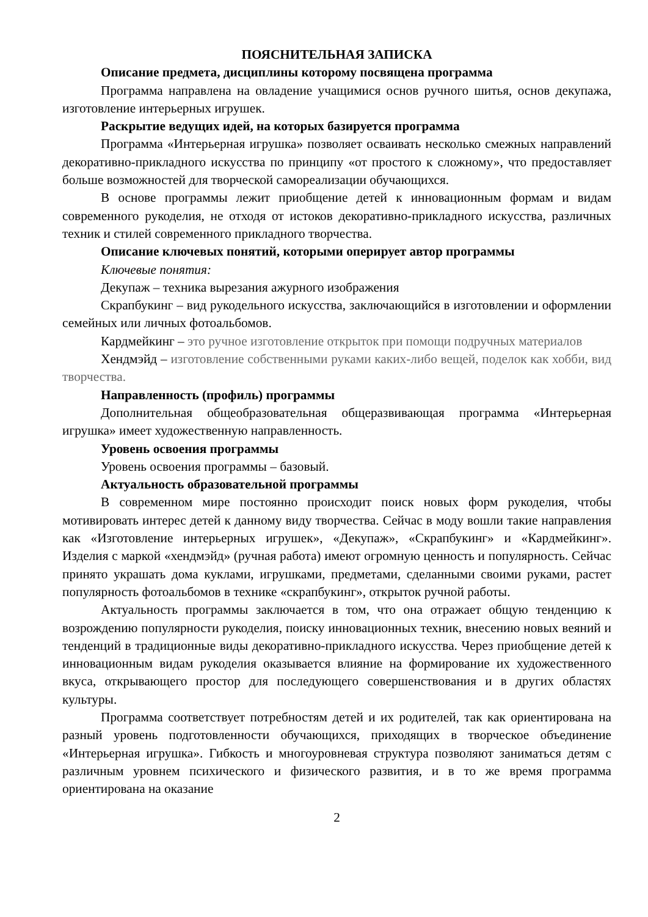ПОЯСНИТЕЛЬНАЯ ЗАПИСКА
Описание предмета, дисциплины которому посвящена программа
Программа направлена на овладение учащимися основ ручного шитья, основ декупажа, изготовление интерьерных игрушек.
Раскрытие ведущих идей, на которых базируется программа
Программа «Интерьерная игрушка» позволяет осваивать несколько смежных направлений декоративно-прикладного искусства по принципу «от простого к сложному», что предоставляет больше возможностей для творческой самореализации обучающихся.
В основе программы лежит приобщение детей к инновационным формам и видам современного рукоделия, не отходя от истоков декоративно-прикладного искусства, различных техник и стилей современного прикладного творчества.
Описание ключевых понятий, которыми оперирует автор программы
Ключевые понятия:
Декупаж – техника вырезания ажурного изображения
Скрапбукинг – вид рукодельного искусства, заключающийся в изготовлении и оформлении семейных или личных фотоальбомов.
Кардмейкинг – это ручное изготовление открыток при помощи подручных материалов
Хендмэйд – изготовление собственными руками каких-либо вещей, поделок как хобби, вид творчества.
Направленность (профиль) программы
Дополнительная общеобразовательная общеразвивающая программа «Интерьерная игрушка» имеет художественную направленность.
Уровень освоения программы
Уровень освоения программы – базовый.
Актуальность образовательной программы
В современном мире постоянно происходит поиск новых форм рукоделия, чтобы мотивировать интерес детей к данному виду творчества. Сейчас в моду вошли такие направления как «Изготовление интерьерных игрушек», «Декупаж», «Скрапбукинг» и «Кардмейкинг». Изделия с маркой «хендмэйд» (ручная работа) имеют огромную ценность и популярность. Сейчас принято украшать дома куклами, игрушками, предметами, сделанными своими руками, растет популярность фотоальбомов в технике «скрапбукинг», открыток ручной работы.
Актуальность программы заключается в том, что она отражает общую тенденцию к возрождению популярности рукоделия, поиску инновационных техник, внесению новых веяний и тенденций в традиционные виды декоративно-прикладного искусства. Через приобщение детей к инновационным видам рукоделия оказывается влияние на формирование их художественного вкуса, открывающего простор для последующего совершенствования и в других областях культуры.
Программа соответствует потребностям детей и их родителей, так как ориентирована на разный уровень подготовленности обучающихся, приходящих в творческое объединение «Интерьерная игрушка». Гибкость и многоуровневая структура позволяют заниматься детям с различным уровнем психического и физического развития, и в то же время программа ориентирована на оказание
2